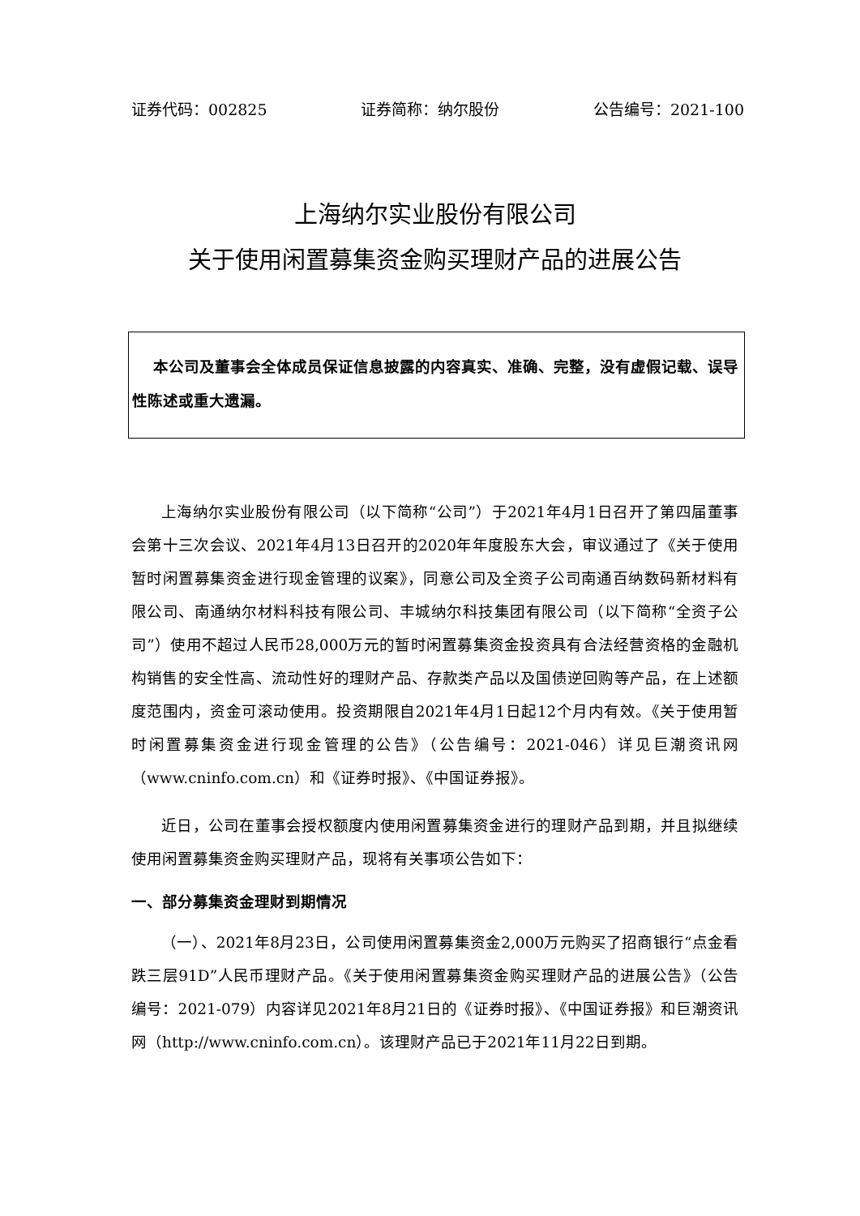证券代码：002825 证券简称：纳尔股份 公告编号：2021-100
上海纳尔实业股份有限公司
关于使用闲置募集资金购买理财产品的进展公告
本公司及董事会全体成员保证信息披露的内容真实、准确、完整，没有虚假记载、误导性陈述或重大遗漏。
上海纳尔实业股份有限公司（以下简称“公司”）于2021年4月1日召开了第四届董事会第十三次会议、2021年4月13日召开的2020年年度股东大会，审议通过了《关于使用暂时闲置募集资金进行现金管理的议案》，同意公司及全资子公司南通百纳数码新材料有限公司、南通纳尔材料科技有限公司、丰城纳尔科技集团有限公司（以下简称“全资子公司”）使用不超过人民币28,000万元的暂时闲置募集资金投资具有合法经营资格的金融机构销售的安全性高、流动性好的理财产品、存款类产品以及国债逆回购等产品，在上述额度范围内，资金可滚动使用。投资期限自2021年4月1日起12个月内有效。《关于使用暂时闲置募集资金进行现金管理的公告》（公告编号：2021-046）详见巨潮资讯网（www.cninfo.com.cn）和《证券时报》、《中国证券报》。
近日，公司在董事会授权额度内使用闲置募集资金进行的理财产品到期，并且拟继续使用闲置募集资金购买理财产品，现将有关事项公告如下：
一、部分募集资金理财到期情况
（一）、2021年8月23日，公司使用闲置募集资金2,000万元购买了招商银行“点金看跌三层91D”人民币理财产品。《关于使用闲置募集资金购买理财产品的进展公告》（公告编号：2021-079）内容详见2021年8月21日的《证券时报》、《中国证券报》和巨潮资讯网（http://www.cninfo.com.cn）。该理财产品已于2021年11月22日到期。